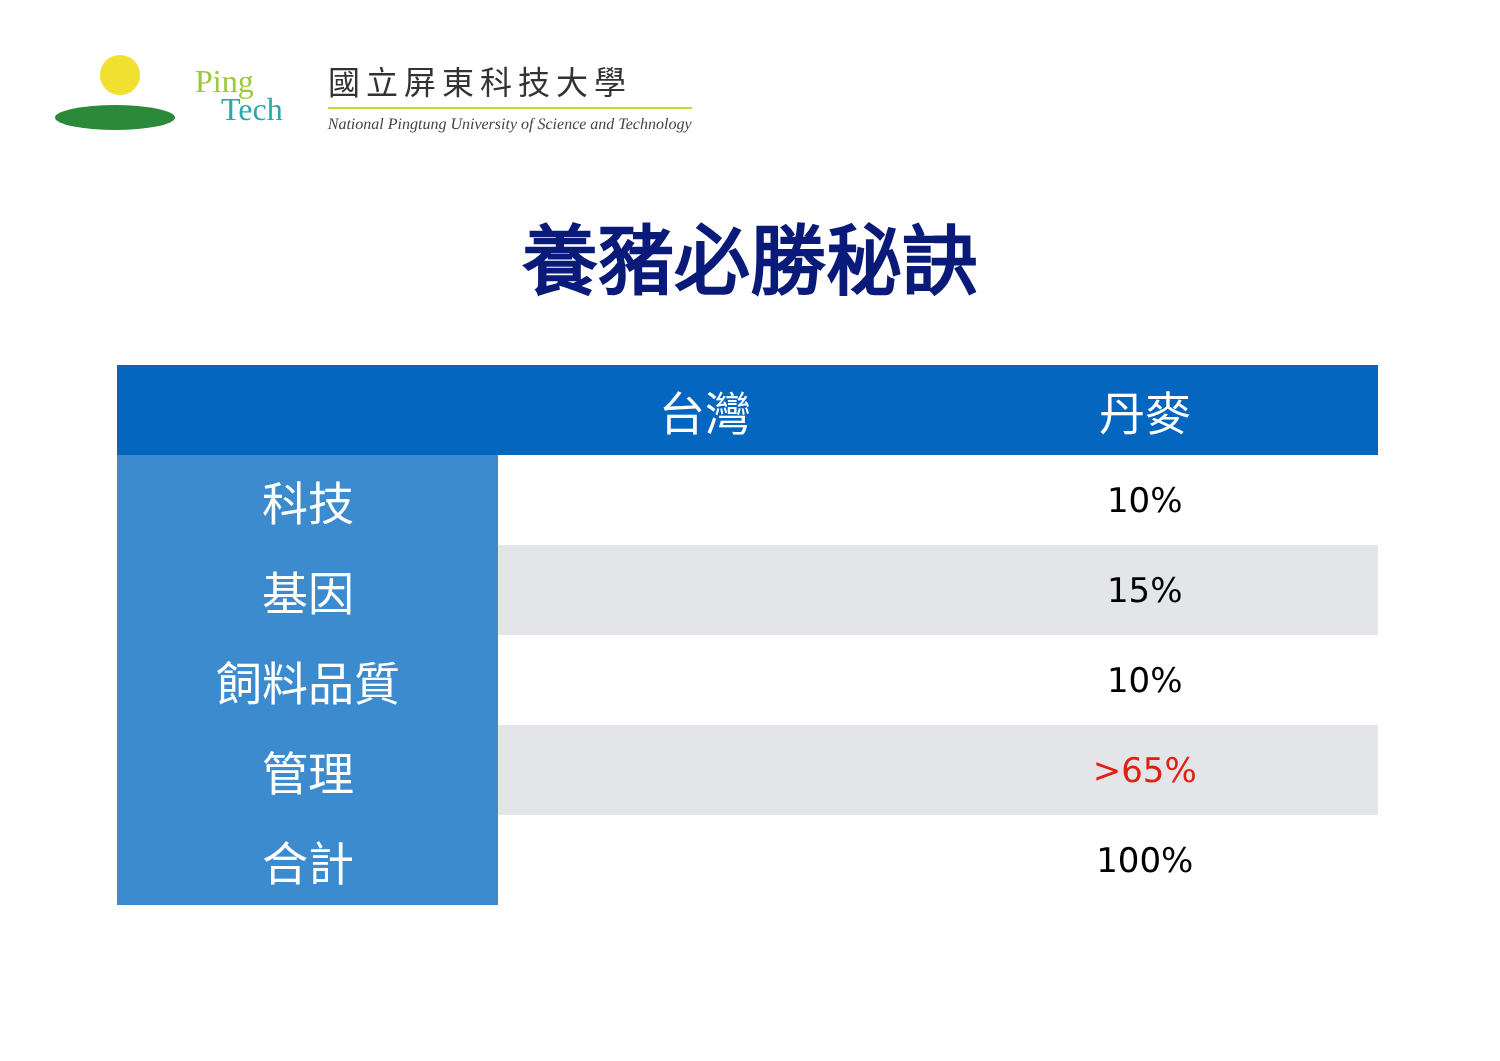Ping
Tech
國立屏東科技大學
National Pingtung University of Science and Technology
養豬必勝秘訣
| | 台灣 | 丹麥 |
| --- | --- | --- |
| 科技 | | 10% |
| 基因 | | 15% |
| 飼料品質 | | 10% |
| 管理 | | >65% |
| 合計 | | 100% |